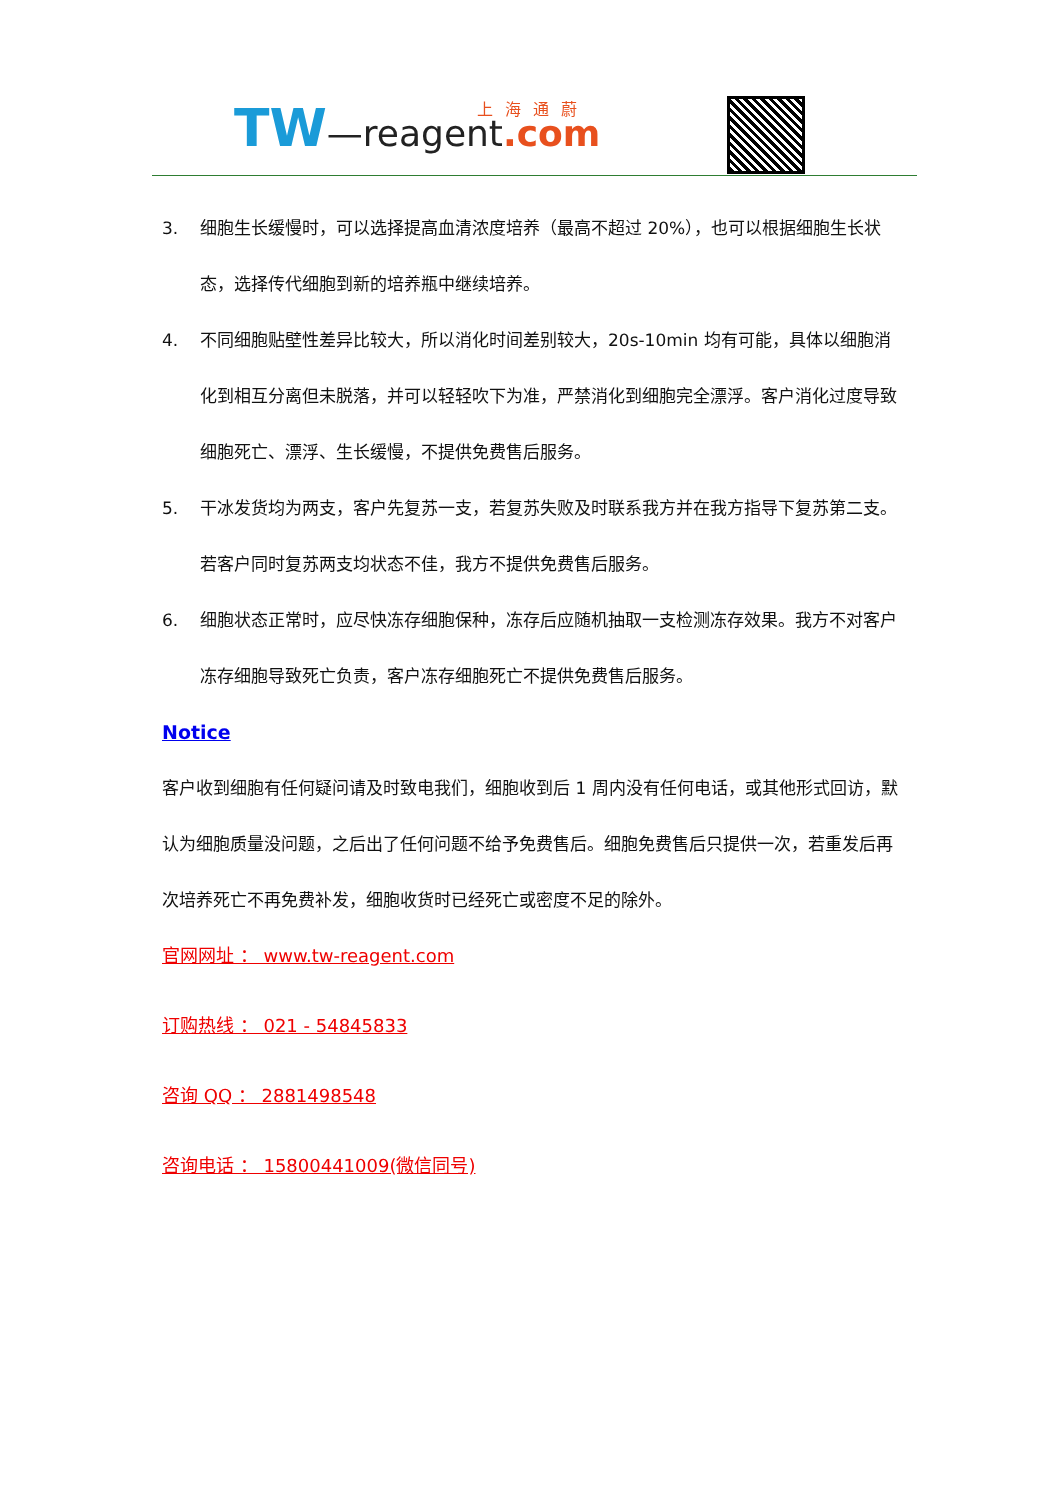TW—reagent.com 上海通蔚
3. 细胞生长缓慢时，可以选择提高血清浓度培养（最高不超过 20%），也可以根据细胞生长状态，选择传代细胞到新的培养瓶中继续培养。
4. 不同细胞贴壁性差异比较大，所以消化时间差别较大，20s-10min 均有可能，具体以细胞消化到相互分离但未脱落，并可以轻轻吹下为准，严禁消化到细胞完全漂浮。客户消化过度导致细胞死亡、漂浮、生长缓慢，不提供免费售后服务。
5. 干冰发货均为两支，客户先复苏一支，若复苏失败及时联系我方并在我方指导下复苏第二支。若客户同时复苏两支均状态不佳，我方不提供免费售后服务。
6. 细胞状态正常时，应尽快冻存细胞保种，冻存后应随机抽取一支检测冻存效果。我方不对客户冻存细胞导致死亡负责，客户冻存细胞死亡不提供免费售后服务。
Notice
客户收到细胞有任何疑问请及时致电我们，细胞收到后 1 周内没有任何电话，或其他形式回访，默认为细胞质量没问题，之后出了任何问题不给予免费售后。细胞免费售后只提供一次，若重发后再次培养死亡不再免费补发，细胞收货时已经死亡或密度不足的除外。
官网网址 ： www.tw-reagent.com
订购热线 ： 021 - 54845833
咨询 QQ ： 2881498548
咨询电话 ： 15800441009(微信同号)